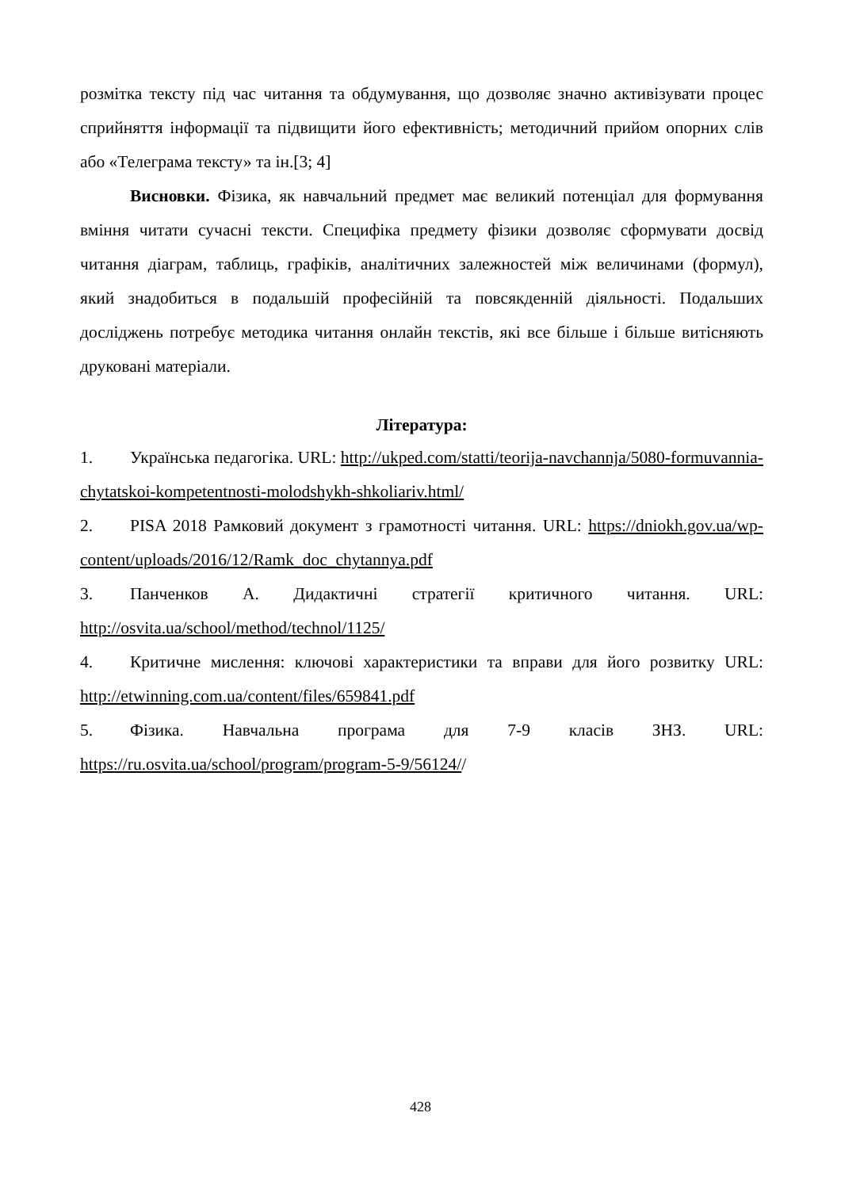розмітка тексту під час читання та обдумування, що дозволяє значно активізувати процес сприйняття інформації та підвищити його ефективність; методичний прийом опорних слів або «Телеграма тексту» та ін.[3; 4]
Висновки. Фізика, як навчальний предмет має великий потенціал для формування вміння читати сучасні тексти. Специфіка предмету фізики дозволяє сформувати досвід читання діаграм, таблиць, графіків, аналітичних залежностей між величинами (формул), який знадобиться в подальшій професійній та повсякденній діяльності. Подальших досліджень потребує методика читання онлайн текстів, які все більше і більше витісняють друковані матеріали.
Література:
1. Українська педагогіка. URL: http://ukped.com/statti/teorija-navchannja/5080-formuvannia-chytatskoi-kompetentnosti-molodshykh-shkoliariv.html/
2. PISA 2018 Рамковий документ з грамотності читання. URL: https://dniokh.gov.ua/wp-content/uploads/2016/12/Ramk_doc_chytannya.pdf
3. Панченков А. Дидактичні стратегії критичного читання. URL: http://osvita.ua/school/method/technol/1125/
4. Критичне мислення: ключові характеристики та вправи для його розвитку URL: http://etwinning.com.ua/content/files/659841.pdf
5. Фізика. Навчальна програма для 7-9 класів ЗНЗ. URL: https://ru.osvita.ua/school/program/program-5-9/56124//
428